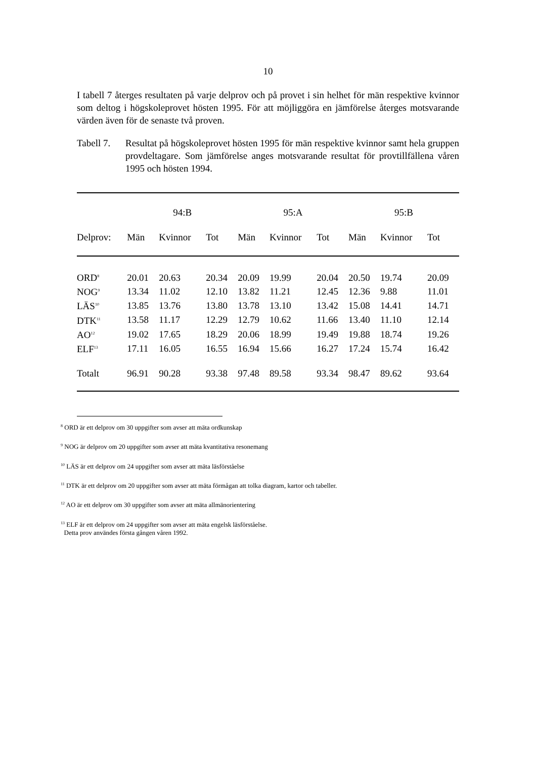10
I tabell 7 återges resultaten på varje delprov och på provet i sin helhet för män respektive kvinnor som deltog i högskoleprovet hösten 1995. För att möjliggöra en jämförelse återges motsvarande värden även för de senaste två proven.
Tabell 7.
Resultat på högskoleprovet hösten 1995 för män respektive kvinnor samt hela gruppen provdeltagare. Som jämförelse anges motsvarande resultat för provtillfällena våren 1995 och hösten 1994.
| | 94:B | | | 95:A | | | 95:B | | |
| --- | --- | --- | --- | --- | --- | --- | --- | --- | --- |
| Delprov: | Män | Kvinnor | Tot | Män | Kvinnor | Tot | Män | Kvinnor | Tot |
| ORD<sup>8</sup> | 20.01 | 20.63 | 20.34 | 20.09 | 19.99 | 20.04 | 20.50 | 19.74 | 20.09 |
| NOG<sup>9</sup> | 13.34 | 11.02 | 12.10 | 13.82 | 11.21 | 12.45 | 12.36 | 9.88 | 11.01 |
| LÄS<sup>10</sup> | 13.85 | 13.76 | 13.80 | 13.78 | 13.10 | 13.42 | 15.08 | 14.41 | 14.71 |
| DTK<sup>11</sup> | 13.58 | 11.17 | 12.29 | 12.79 | 10.62 | 11.66 | 13.40 | 11.10 | 12.14 |
| AO<sup>12</sup> | 19.02 | 17.65 | 18.29 | 20.06 | 18.99 | 19.49 | 19.88 | 18.74 | 19.26 |
| ELF<sup>13</sup> | 17.11 | 16.05 | 16.55 | 16.94 | 15.66 | 16.27 | 17.24 | 15.74 | 16.42 |
| Totalt | 96.91 | 90.28 | 93.38 | 97.48 | 89.58 | 93.34 | 98.47 | 89.62 | 93.64 |
<sup>8</sup> ORD är ett delprov om 30 uppgifter som avser att mäta ordkunskap
<sup>9</sup> NOG är delprov om 20 uppgifter som avser att mäta kvantitativa resonemang
<sup>10</sup> LÄS är ett delprov om 24 uppgifter som avser att mäta läsförståelse
<sup>11</sup> DTK är ett delprov om 20 uppgifter som avser att mäta förmågan att tolka diagram, kartor och tabeller.
<sup>12</sup> AO är ett delprov om 30 uppgifter som avser att mäta allmänorientering
<sup>13</sup> ELF är ett delprov om 24 uppgifter som avser att mäta engelsk läsförståelse.
Detta prov användes första gången våren 1992.